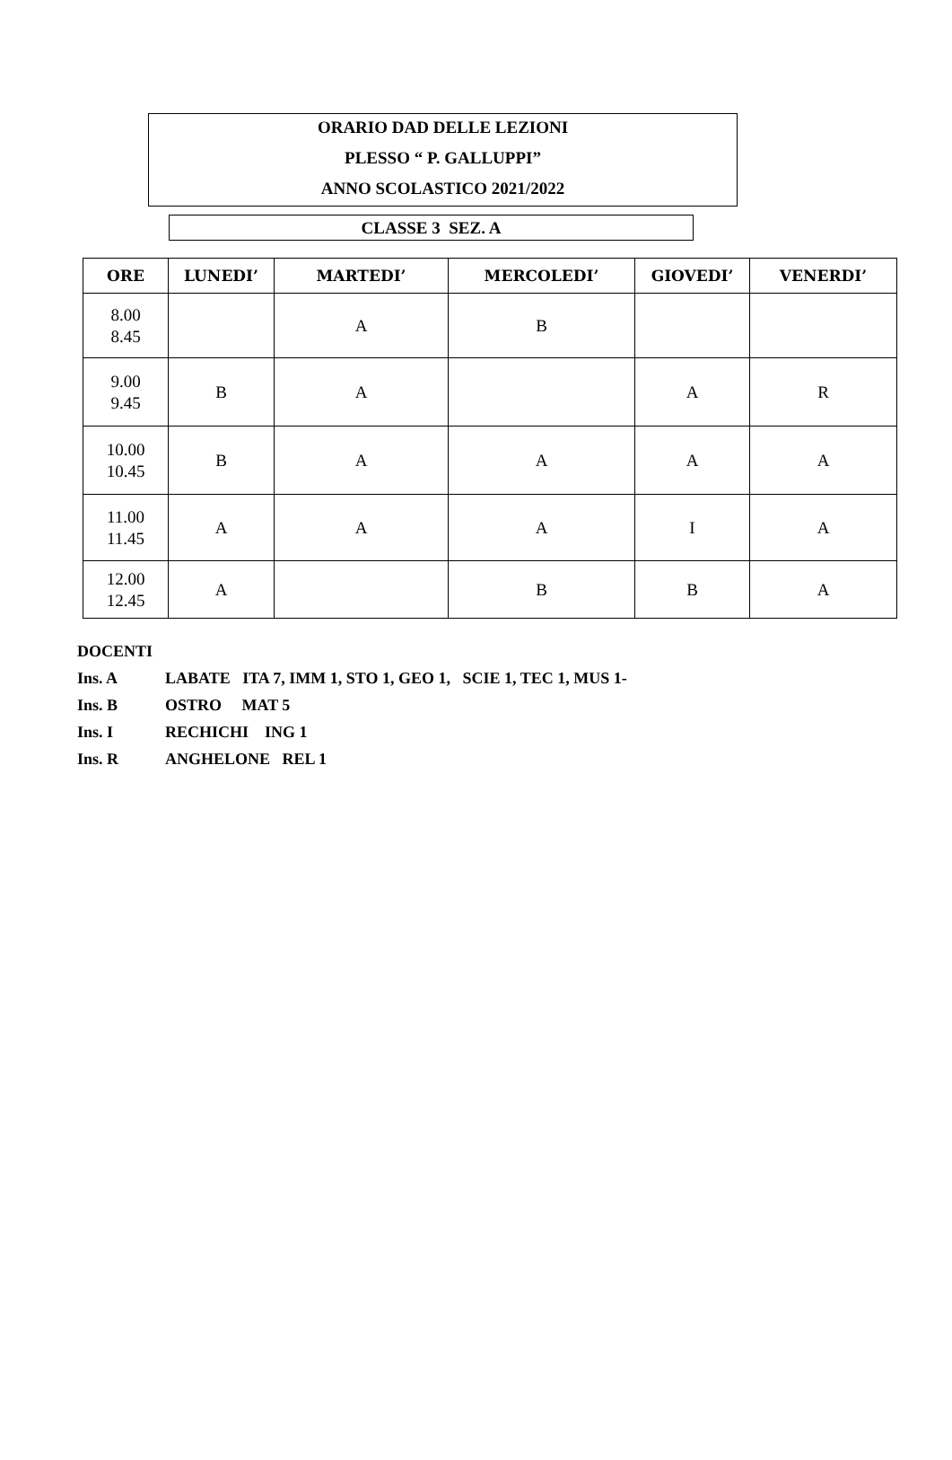ORARIO DAD DELLE LEZIONI
PLESSO “ P. GALLUPPI”
ANNO SCOLASTICO 2021/2022
CLASSE 3 SEZ. A
| ORE | LUNEDI’ | MARTEDI’ | MERCOLEDI’ | GIOVEDI’ | VENERDI’ |
| --- | --- | --- | --- | --- | --- |
| 8.00 8.45 | | A | B | | |
| 9.00 9.45 | B | A | | A | R |
| 10.00 10.45 | B | A | A | A | A |
| 11.00 11.45 | A | A | A | I | A |
| 12.00 12.45 | A | | B | B | A |
DOCENTI
Ins. A LABATE ITA 7, IMM 1, STO 1, GEO 1, SCIE 1, TEC 1, MUS 1-
Ins. B OSTRO MAT 5
Ins. I RECHICHI ING 1
Ins. R ANGHELONE REL 1